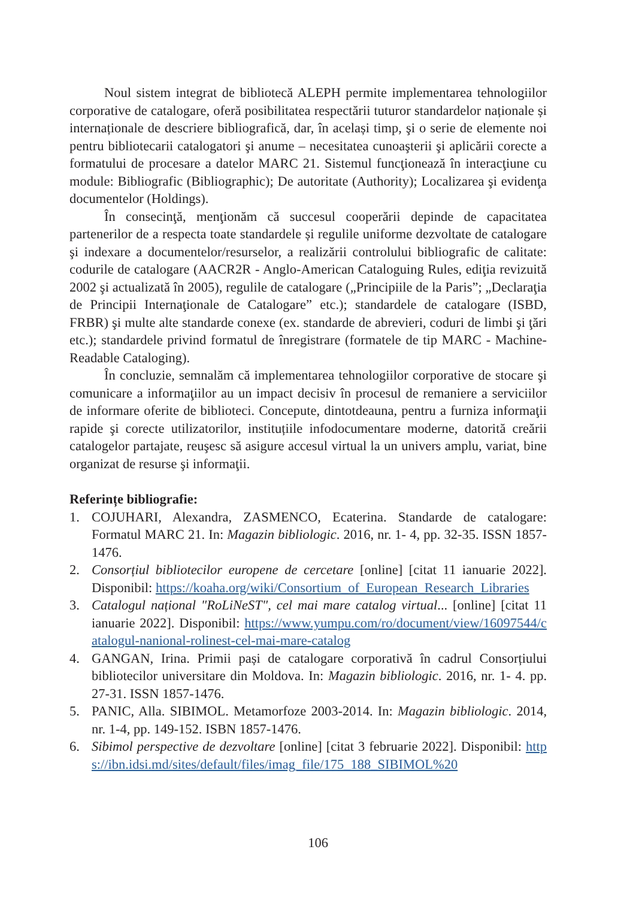Noul sistem integrat de bibliotecă ALEPH permite implementarea tehnologiilor corporative de catalogare, oferă posibilitatea respectării tuturor standardelor naționale și internaționale de descriere bibliografică, dar, în același timp, şi o serie de elemente noi pentru bibliotecarii catalogatori şi anume – necesitatea cunoaşterii şi aplicării corecte a formatului de procesare a datelor MARC 21. Sistemul funcţionează în interacţiune cu module: Bibliografic (Bibliographic); De autoritate (Authority); Localizarea şi evidenţa documentelor (Holdings).
În consecinţă, menţionăm că succesul cooperării depinde de capacitatea partenerilor de a respecta toate standardele și regulile uniforme dezvoltate de catalogare şi indexare a documentelor/resurselor, a realizării controlului bibliografic de calitate: codurile de catalogare (AACR2R - Anglo-American Cataloguing Rules, ediţia revizuită 2002 şi actualizată în 2005), regulile de catalogare („Principiile de la Paris”; „Declaraţia de Principii Internaţionale de Catalogare” etc.); standardele de catalogare (ISBD, FRBR) şi multe alte standarde conexe (ex. standarde de abrevieri, coduri de limbi şi ţări etc.); standardele privind formatul de înregistrare (formatele de tip MARC - Machine-Readable Cataloging).
În concluzie, semnalăm că implementarea tehnologiilor corporative de stocare şi comunicare a informaţiilor au un impact decisiv în procesul de remaniere a serviciilor de informare oferite de biblioteci. Concepute, dintotdeauna, pentru a furniza informaţii rapide şi corecte utilizatorilor, instituțiile infodocumentare moderne, datorită creării catalogelor partajate, reuşesc să asigure accesul virtual la un univers amplu, variat, bine organizat de resurse şi informaţii.
Referințe bibliografie:
1. COJUHARI, Alexandra, ZASMENCO, Ecaterina. Standarde de catalogare: Formatul MARC 21. In: Magazin bibliologic. 2016, nr. 1- 4, pp. 32-35. ISSN 1857-1476.
2. Consorțiul bibliotecilor europene de cercetare [online] [citat 11 ianuarie 2022]. Disponibil: https://koaha.org/wiki/Consortium_of_European_Research_Libraries
3. Catalogul național "RoLiNeST", cel mai mare catalog virtual... [online] [citat 11 ianuarie 2022]. Disponibil: https://www.yumpu.com/ro/document/view/16097544/catalogul-nanional-rolinest-cel-mai-mare-catalog
4. GANGAN, Irina. Primii pași de catalogare corporativă în cadrul Consorțiului bibliotecilor universitare din Moldova. In: Magazin bibliologic. 2016, nr. 1- 4. pp. 27-31. ISSN 1857-1476.
5. PANIC, Alla. SIBIMOL. Metamorfoze 2003-2014. In: Magazin bibliologic. 2014, nr. 1-4, pp. 149-152. ISBN 1857-1476.
6. Sibimol perspective de dezvoltare [online] [citat 3 februarie 2022]. Disponibil: https://ibn.idsi.md/sites/default/files/imag_file/175_188_SIBIMOL%20
106